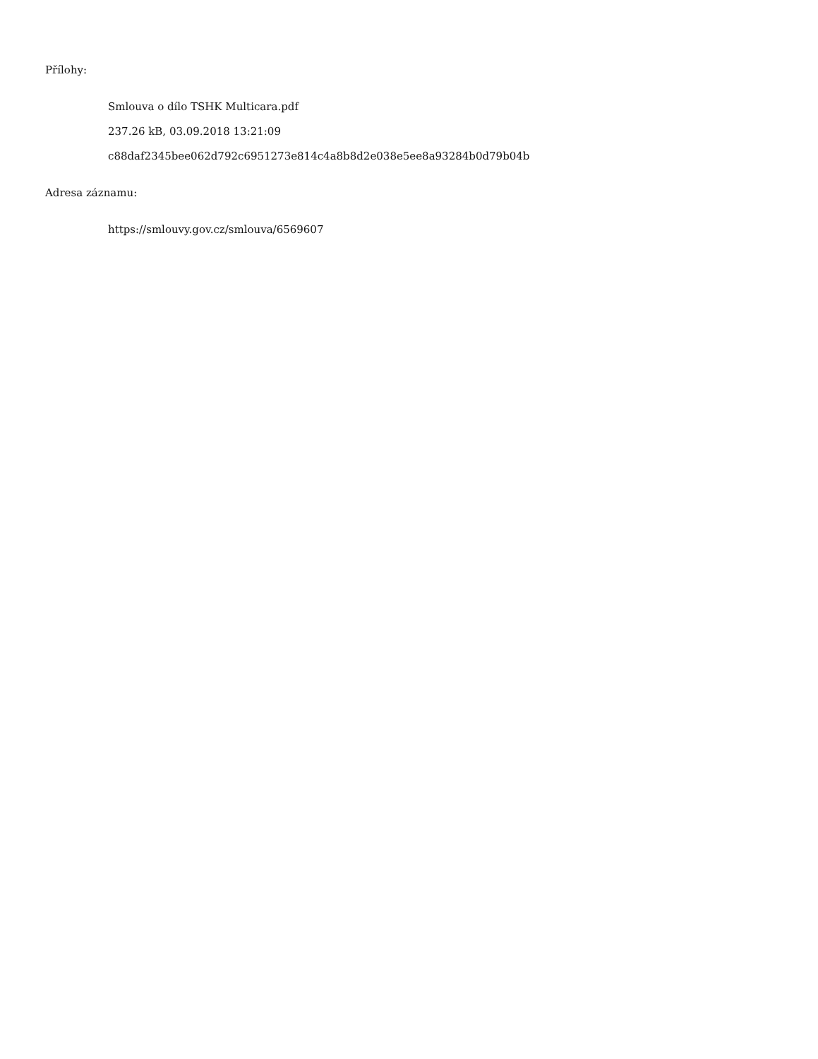Přílohy:
Smlouva o dílo TSHK Multicara.pdf
237.26 kB, 03.09.2018 13:21:09
c88daf2345bee062d792c6951273e814c4a8b8d2e038e5ee8a93284b0d79b04b
Adresa záznamu:
https://smlouvy.gov.cz/smlouva/6569607